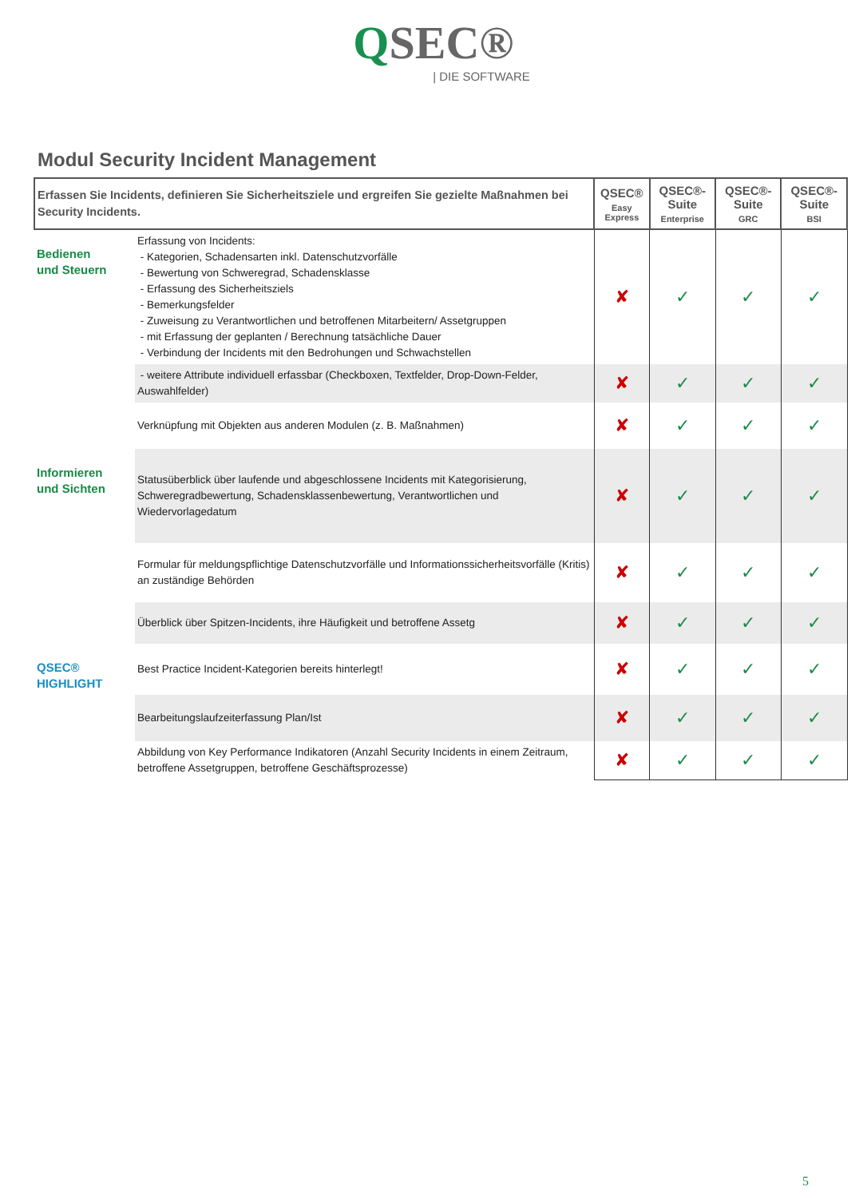QSEC®
| DIE SOFTWARE
Modul Security Incident Management
| Erfassen Sie Incidents, definieren Sie Sicherheitsziele und ergreifen Sie gezielte Maßnahmen bei Security Incidents. | | QSEC® Easy Express | QSEC®-Suite Enterprise | QSEC®-Suite GRC | QSEC®-Suite BSI |
| --- | --- | --- | --- | --- | --- |
| Bedienen und Steuern | Erfassung von Incidents: - Kategorien, Schadensarten inkl. Datenschutzvorfälle - Bewertung von Schweregrad, Schadensklasse - Erfassung des Sicherheitsziels - Bemerkungsfelder - Zuweisung zu Verantwortlichen und betroffenen Mitarbeitern/ Assetgruppen - mit Erfassung der geplanten / Berechnung tatsächliche Dauer - Verbindung der Incidents mit den Bedrohungen und Schwachstellen | ✘ | ✓ | ✓ | ✓ |
| | - weitere Attribute individuell erfassbar (Checkboxen, Textfelder, Drop-Down-Felder, Auswahlfelder) | ✘ | ✓ | ✓ | ✓ |
| | Verknüpfung mit Objekten aus anderen Modulen (z. B. Maßnahmen) | ✘ | ✓ | ✓ | ✓ |
| Informieren und Sichten | Statusüberblick über laufende und abgeschlossene Incidents mit Kategorisierung, Schweregradbewertung, Schadensklassenbewertung, Verantwortlichen und Wiedervorlagedatum | ✘ | ✓ | ✓ | ✓ |
| | Formular für meldungspflichtige Datenschutzvorfälle und Informationssicherheitsvorfälle (Kritis) an zuständige Behörden | ✘ | ✓ | ✓ | ✓ |
| | Überblick über Spitzen-Incidents, ihre Häufigkeit und betroffene Assetg | ✘ | ✓ | ✓ | ✓ |
| QSEC® HIGHLIGHT | Best Practice Incident-Kategorien bereits hinterlegt! | ✘ | ✓ | ✓ | ✓ |
| | Bearbeitungslaufzeiterfassung Plan/Ist | ✘ | ✓ | ✓ | ✓ |
| | Abbildung von Key Performance Indikatoren (Anzahl Security Incidents in einem Zeitraum, betroffene Assetgruppen, betroffene Geschäftsprozesse) | ✘ | ✓ | ✓ | ✓ |
5